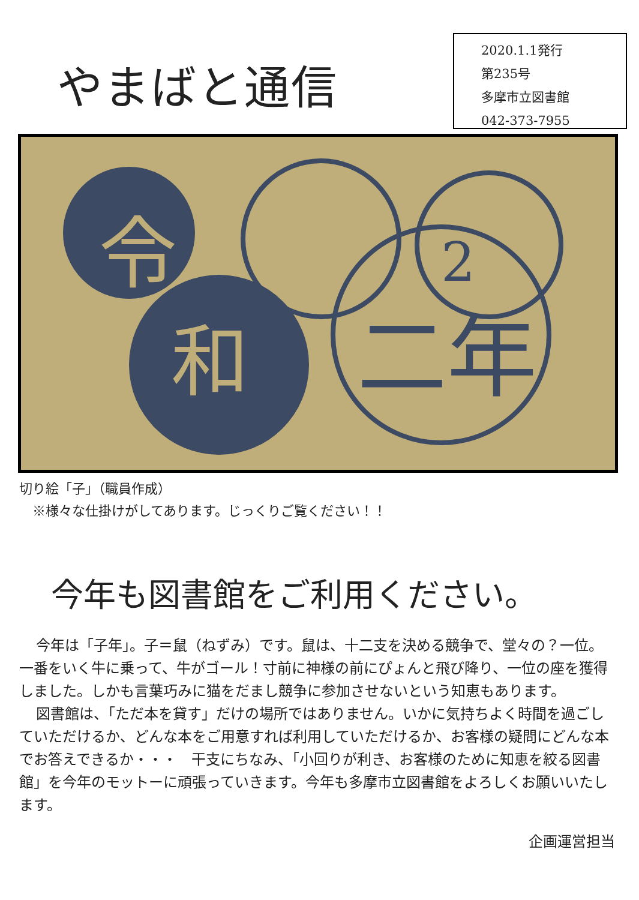やまばと通信
2020.1.1発行
第235号
多摩市立図書館
042-373-7955
令
和
2
二年
切り絵「子」（職員作成）
　※様々な仕掛けがしてあります。じっくりご覧ください！！
今年も図書館をご利用ください。
今年は「子年」。子＝鼠（ねずみ）です。鼠は、十二支を決める競争で、堂々の？一位。一番をいく牛に乗って、牛がゴール！寸前に神様の前にぴょんと飛び降り、一位の座を獲得しました。しかも言葉巧みに猫をだまし競争に参加させないという知恵もあります。
図書館は、「ただ本を貸す」だけの場所ではありません。いかに気持ちよく時間を過ごしていただけるか、どんな本をご用意すれば利用していただけるか、お客様の疑問にどんな本でお答えできるか・・・　干支にちなみ、「小回りが利き、お客様のために知恵を絞る図書館」を今年のモットーに頑張っていきます。今年も多摩市立図書館をよろしくお願いいたします。
企画運営担当